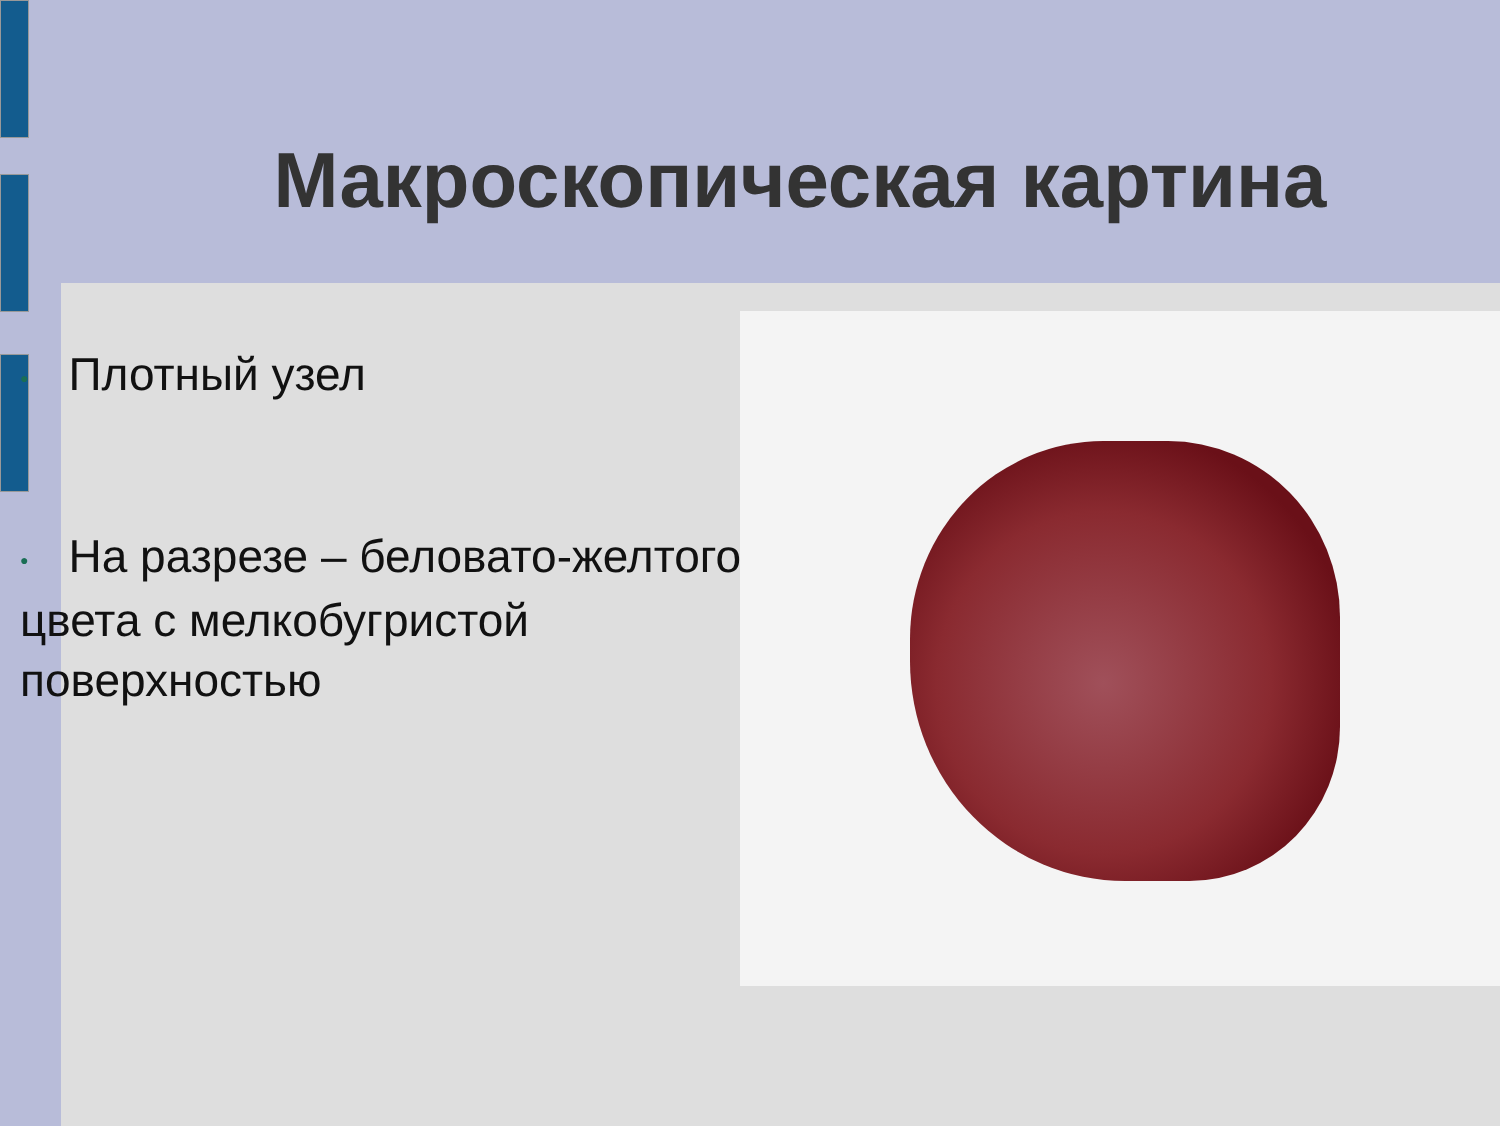Макроскопическая картина
● Плотный узел
● На разрезе – беловато-желтого цвета с мелкобугристой поверхностью